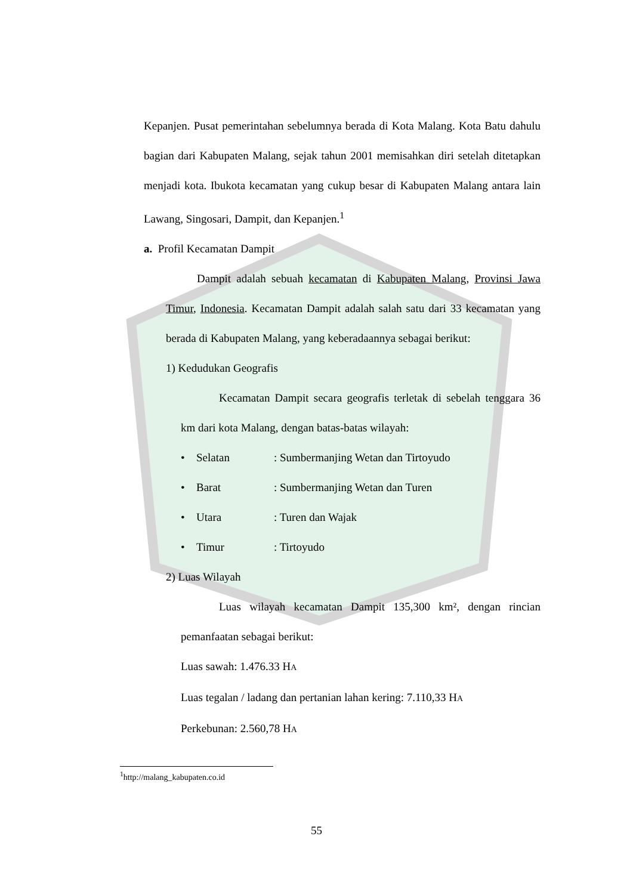Kepanjen. Pusat pemerintahan sebelumnya berada di Kota Malang. Kota Batu dahulu bagian dari Kabupaten Malang, sejak tahun 2001 memisahkan diri setelah ditetapkan menjadi kota. Ibukota kecamatan yang cukup besar di Kabupaten Malang antara lain Lawang, Singosari, Dampit, dan Kepanjen.<sup>1</sup>
a. Profil Kecamatan Dampit
Dampit adalah sebuah kecamatan di Kabupaten Malang, Provinsi Jawa Timur, Indonesia. Kecamatan Dampit adalah salah satu dari 33 kecamatan yang berada di Kabupaten Malang, yang keberadaannya sebagai berikut:
1) Kedudukan Geografis
Kecamatan Dampit secara geografis terletak di sebelah tenggara 36 km dari kota Malang, dengan batas-batas wilayah:
• Selatan: Sumbermanjing Wetan dan Tirtoyudo
• Barat: Sumbermanjing Wetan dan Turen
• Utara: Turen dan Wajak
• Timur: Tirtoyudo
2) Luas Wilayah
Luas wilayah kecamatan Dampit 135,300 km², dengan rincian pemanfaatan sebagai berikut:
Luas sawah: 1.476.33 HA
Luas tegalan / ladang dan pertanian lahan kering: 7.110,33 HA
Perkebunan: 2.560,78 HA
<sup>1</sup> http://malang_kabupaten.co.id
55